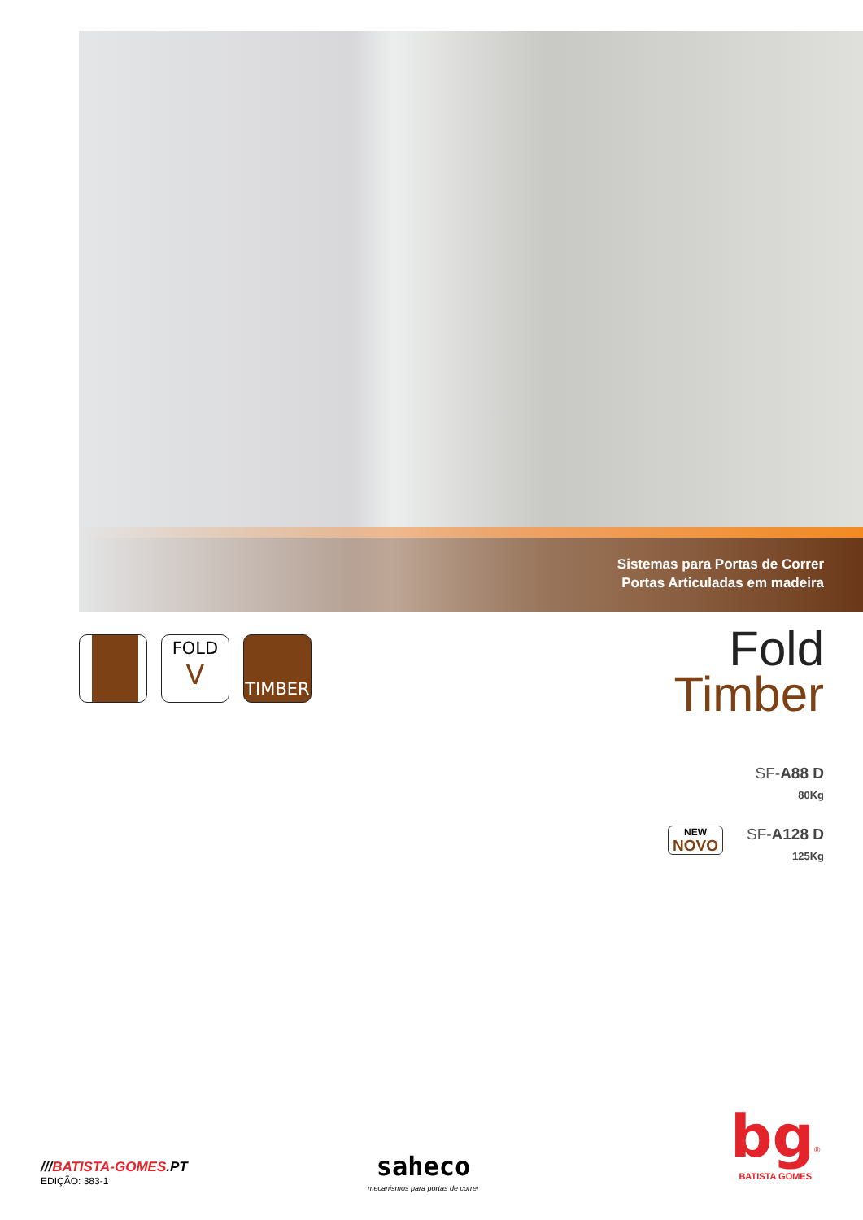Sistemas para Portas de Correr
Portas Articuladas em madeira
FOLD
V
TIMBER
Fold
Timber
SF-A88 D
80Kg
SF-A128 D
125Kg
NEW
NOVO
///BATISTA-GOMES.PT
EDIÇÃO: 383-1
saheco
mecanismos para portas de correr
bg<sup>®</sup>
BATISTA GOMES